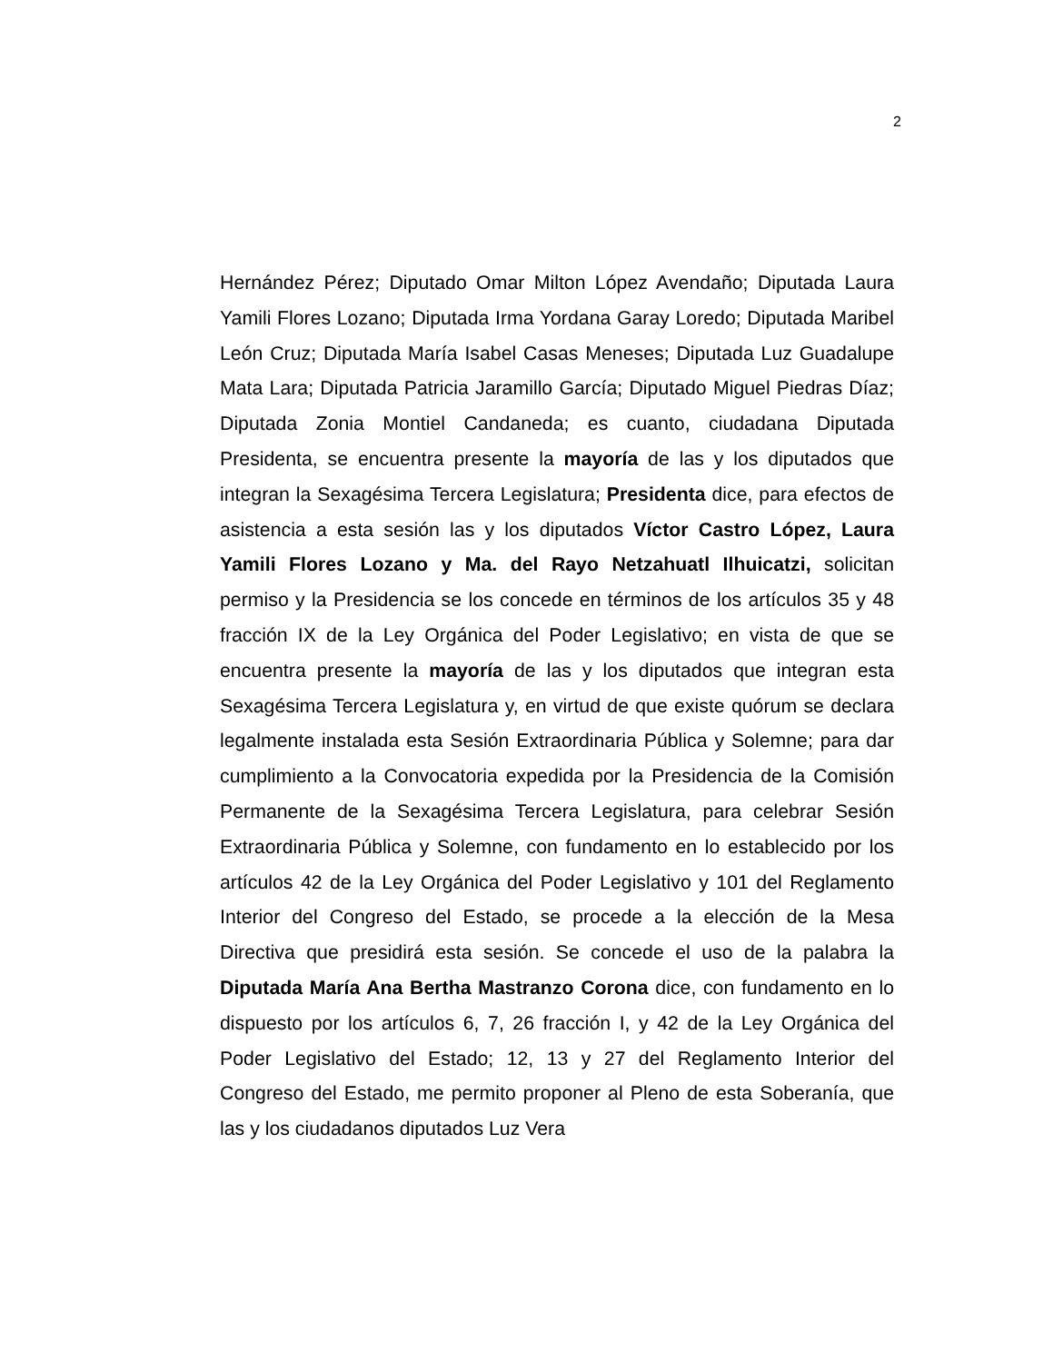2
Hernández Pérez; Diputado Omar Milton López Avendaño; Diputada Laura Yamili Flores Lozano; Diputada Irma Yordana Garay Loredo; Diputada Maribel León Cruz; Diputada María Isabel Casas Meneses; Diputada Luz Guadalupe Mata Lara; Diputada Patricia Jaramillo García; Diputado Miguel Piedras Díaz; Diputada Zonia Montiel Candaneda; es cuanto, ciudadana Diputada Presidenta, se encuentra presente la mayoría de las y los diputados que integran la Sexagésima Tercera Legislatura; Presidenta dice, para efectos de asistencia a esta sesión las y los diputados Víctor Castro López, Laura Yamili Flores Lozano y Ma. del Rayo Netzahuatl Ilhuicatzi, solicitan permiso y la Presidencia se los concede en términos de los artículos 35 y 48 fracción IX de la Ley Orgánica del Poder Legislativo; en vista de que se encuentra presente la mayoría de las y los diputados que integran esta Sexagésima Tercera Legislatura y, en virtud de que existe quórum se declara legalmente instalada esta Sesión Extraordinaria Pública y Solemne; para dar cumplimiento a la Convocatoria expedida por la Presidencia de la Comisión Permanente de la Sexagésima Tercera Legislatura, para celebrar Sesión Extraordinaria Pública y Solemne, con fundamento en lo establecido por los artículos 42 de la Ley Orgánica del Poder Legislativo y 101 del Reglamento Interior del Congreso del Estado, se procede a la elección de la Mesa Directiva que presidirá esta sesión. Se concede el uso de la palabra la Diputada María Ana Bertha Mastranzo Corona dice, con fundamento en lo dispuesto por los artículos 6, 7, 26 fracción I, y 42 de la Ley Orgánica del Poder Legislativo del Estado; 12, 13 y 27 del Reglamento Interior del Congreso del Estado, me permito proponer al Pleno de esta Soberanía, que las y los ciudadanos diputados Luz Vera